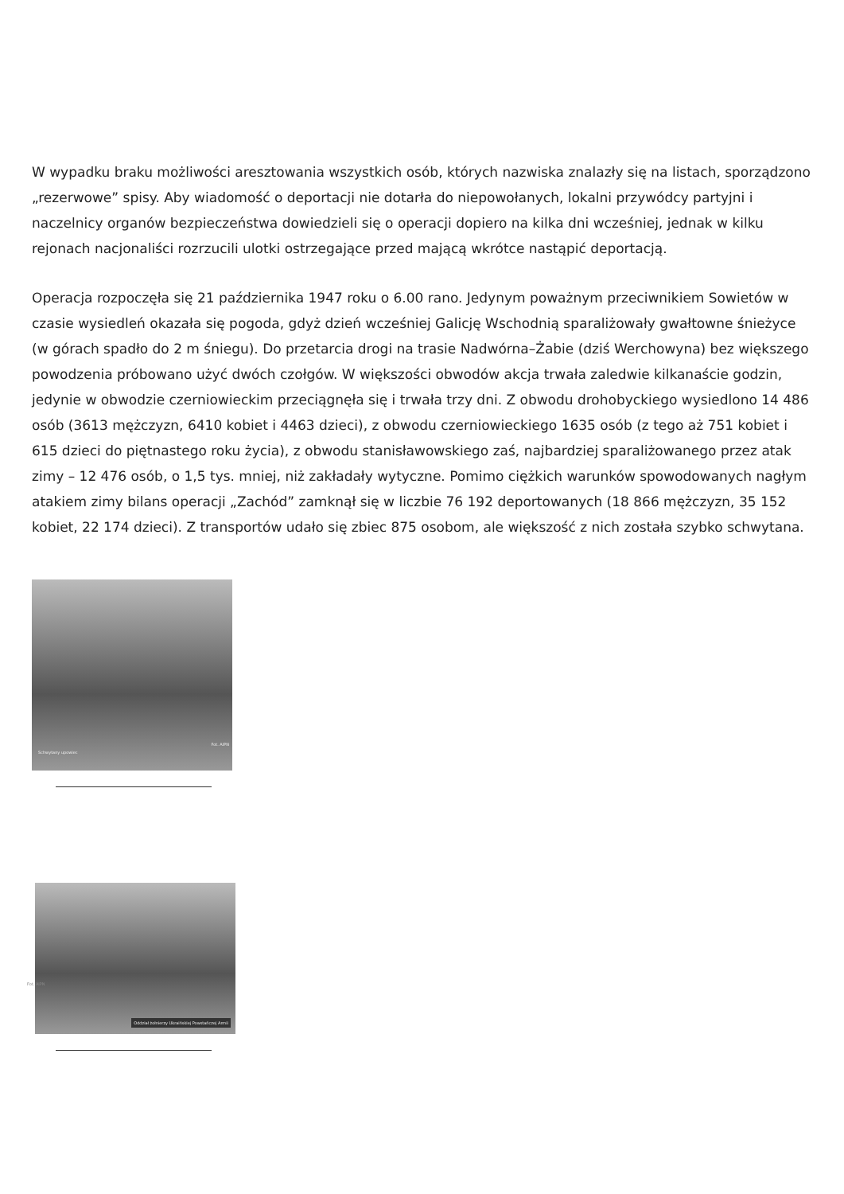W wypadku braku możliwości aresztowania wszystkich osób, których nazwiska znalazły się na listach, sporządzono „rezerwowe” spisy. Aby wiadomość o deportacji nie dotarła do niepowołanych, lokalni przywódcy partyjni i naczelnicy organów bezpieczeństwa dowiedzieli się o operacji dopiero na kilka dni wcześniej, jednak w kilku rejonach nacjonaliści rozrzucili ulotki ostrzegające przed mającą wkrótce nastąpić deportacją.
Operacja rozpoczęła się 21 października 1947 roku o 6.00 rano. Jedynym poważnym przeciwnikiem Sowietów w czasie wysiedleń okazała się pogoda, gdyż dzień wcześniej Galicję Wschodnią sparaliżowały gwałtowne śnieżyce (w górach spadło do 2 m śniegu). Do przetarcia drogi na trasie Nadwórna–Żabie (dziś Werchowyna) bez większego powodzenia próbowano użyć dwóch czołgów. W większości obwodów akcja trwała zaledwie kilkanaście godzin, jedynie w obwodzie czerniowieckim przeciągnęła się i trwała trzy dni. Z obwodu drohobyckiego wysiedlono 14 486 osób (3613 mężczyzn, 6410 kobiet i 4463 dzieci), z obwodu czerniowieckiego 1635 osób (z tego aż 751 kobiet i 615 dzieci do piętnastego roku życia), z obwodu stanisławowskiego zaś, najbardziej sparaliżowanego przez atak zimy – 12 476 osób, o 1,5 tys. mniej, niż zakładały wytyczne. Pomimo ciężkich warunków spowodowanych nagłym atakiem zimy bilans operacji „Zachód” zamknął się w liczbie 76 192 deportowanych (18 866 mężczyzn, 35 152 kobiet, 22 174 dzieci). Z transportów udało się zbiec 875 osobom, ale większość z nich została szybko schwytana.
Schwytany upowiec
Fot. AIPN
Fot. AIPN
Oddział żołnierzy Ukraińskiej Powstańczej Armii